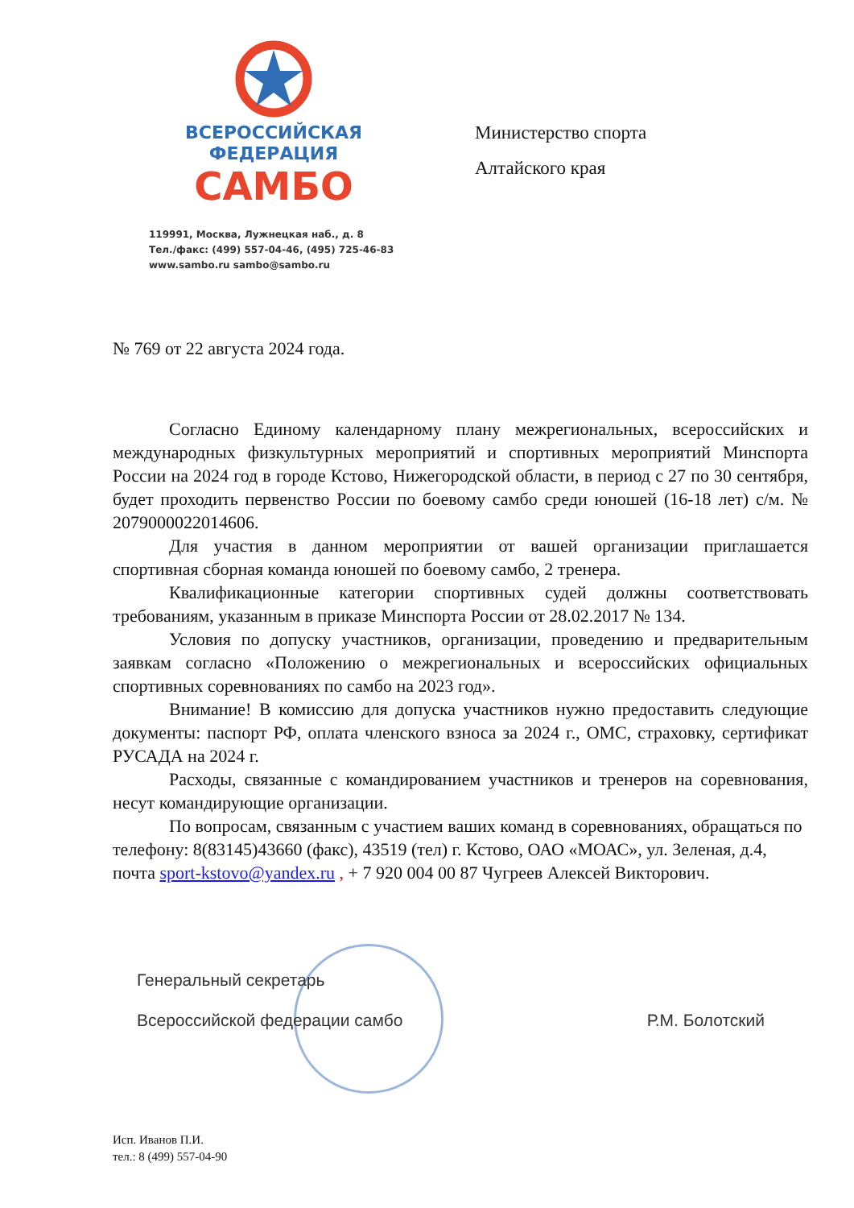ВСЕРОССИЙСКАЯ
ФЕДЕРАЦИЯ
САМБО
119991, Москва, Лужнецкая наб., д. 8
Тел./факс: (499) 557-04-46, (495) 725-46-83
www.sambo.ru sambo@sambo.ru
Министерство спорта
Алтайского края
№ 769 от 22 августа 2024 года.
Согласно Единому календарному плану межрегиональных, всероссийских и международных физкультурных мероприятий и спортивных мероприятий Минспорта России на 2024 год в городе Кстово, Нижегородской области, в период с 27 по 30 сентября, будет проходить первенство России по боевому самбо среди юношей (16-18 лет) с/м. № 2079000022014606.
Для участия в данном мероприятии от вашей организации приглашается спортивная сборная команда юношей по боевому самбо, 2 тренера.
Квалификационные категории спортивных судей должны соответствовать требованиям, указанным в приказе Минспорта России от 28.02.2017 № 134.
Условия по допуску участников, организации, проведению и предварительным заявкам согласно «Положению о межрегиональных и всероссийских официальных спортивных соревнованиях по самбо на 2023 год».
Внимание! В комиссию для допуска участников нужно предоставить следующие документы: паспорт РФ, оплата членского взноса за 2024 г., ОМС, страховку, сертификат РУСАДА на 2024 г.
Расходы, связанные с командированием участников и тренеров на соревнования, несут командирующие организации.
По вопросам, связанным с участием ваших команд в соревнованиях, обращаться по телефону: 8(83145)43660 (факс), 43519 (тел) г. Кстово, ОАО «МОАС», ул. Зеленая, д.4, почта sport-kstovo@yandex.ru , + 7 920 004 00 87 Чугреев Алексей Викторович.
Генеральный секретарь
Всероссийской федерации самбо Р.М. Болотский
Исп. Иванов П.И.
тел.: 8 (499) 557-04-90